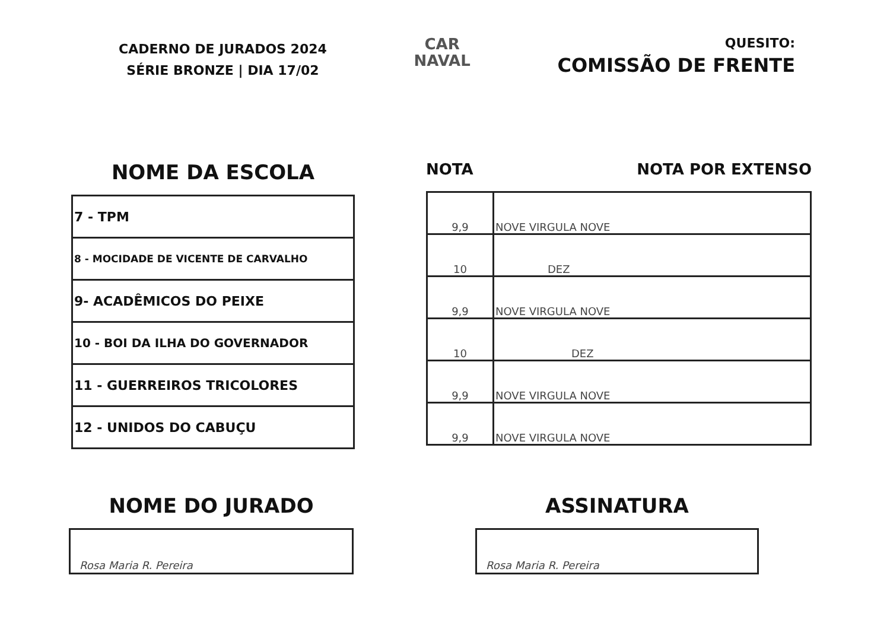CADERNO DE JURADOS 2024
SÉRIE BRONZE | DIA 17/02
CAR
NAVAL
QUESITO:
COMISSÃO DE FRENTE
NOME DA ESCOLA
| 7 - TPM |
| 8 - MOCIDADE DE VICENTE DE CARVALHO |
| 9- ACADÊMICOS DO PEIXE |
| 10 - BOI DA ILHA DO GOVERNADOR |
| 11 - GUERREIROS TRICOLORES |
| 12 - UNIDOS DO CABUÇU |
NOTA NOTA POR EXTENSO
| 9,9 | NOVE VIRGULA NOVE |
| 10 | DEZ |
| 9,9 | NOVE VIRGULA NOVE |
| 10 | DEZ |
| 9,9 | NOVE VIRGULA NOVE |
| 9,9 | NOVE VIRGULA NOVE |
NOME DO JURADO
Rosa Maria R. Pereira
ASSINATURA
Rosa Maria R. Pereira